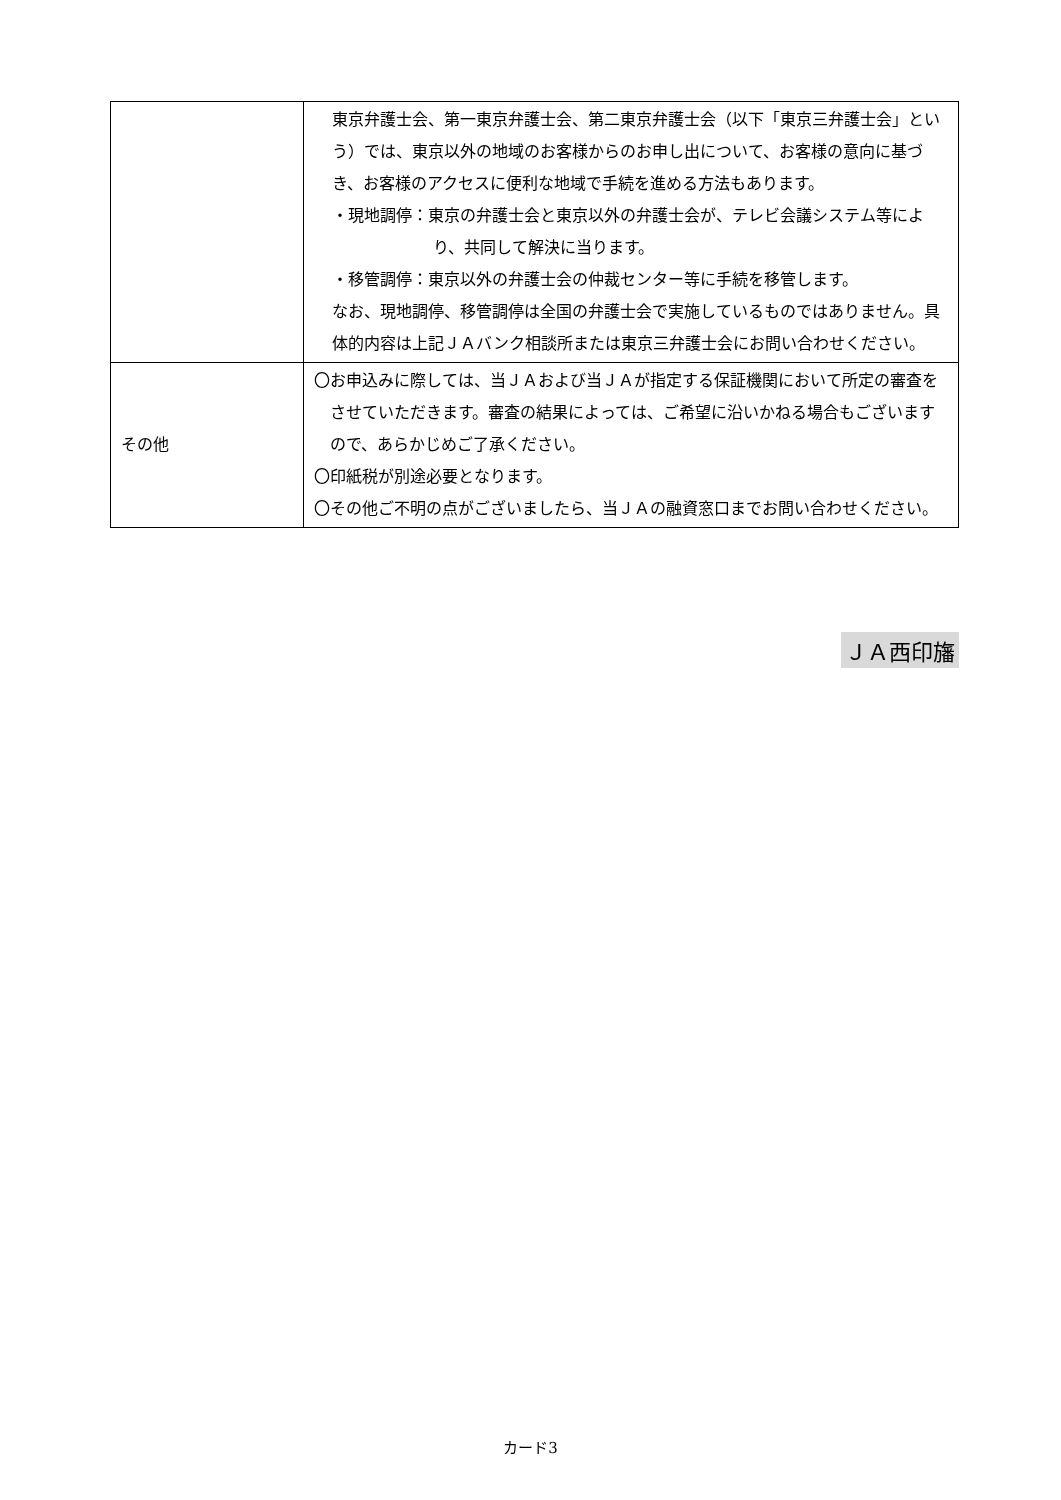| | 東京弁護士会、第一東京弁護士会、第二東京弁護士会（以下「東京三弁護士会」という）では、東京以外の地域のお客様からのお申し出について、お客様の意向に基づき、お客様のアクセスに便利な地域で手続を進める方法もあります。 ・現地調停：東京の弁護士会と東京以外の弁護士会が、テレビ会議システム等により、共同して解決に当ります。 ・移管調停：東京以外の弁護士会の仲裁センター等に手続を移管します。 なお、現地調停、移管調停は全国の弁護士会で実施しているものではありません。具体的内容は上記ＪＡバンク相談所または東京三弁護士会にお問い合わせください。 |
| その他 | 〇お申込みに際しては、当ＪＡおよび当ＪＡが指定する保証機関において所定の審査をさせていただきます。審査の結果によっては、ご希望に沿いかねる場合もございますので、あらかじめご了承ください。 〇印紙税が別途必要となります。 〇その他ご不明の点がございましたら、当ＪＡの融資窓口までお問い合わせください。 |
ＪＡ西印旛
カード3